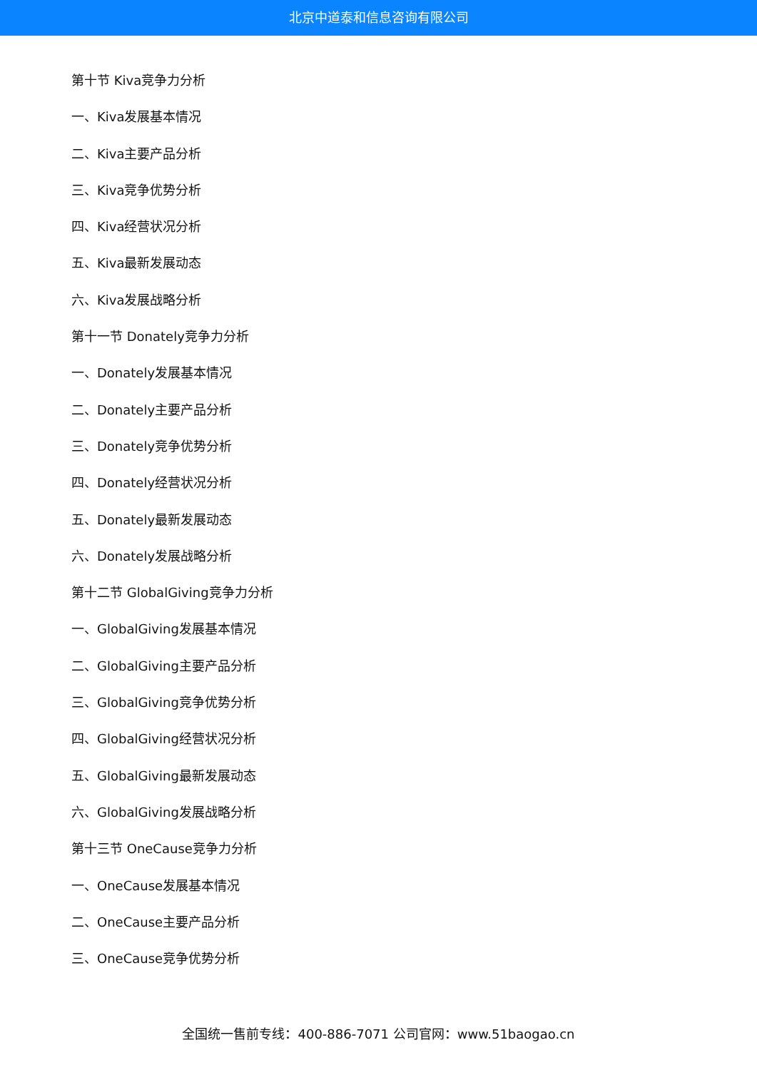北京中道泰和信息咨询有限公司
第十节 Kiva竞争力分析
一、Kiva发展基本情况
二、Kiva主要产品分析
三、Kiva竞争优势分析
四、Kiva经营状况分析
五、Kiva最新发展动态
六、Kiva发展战略分析
第十一节 Donately竞争力分析
一、Donately发展基本情况
二、Donately主要产品分析
三、Donately竞争优势分析
四、Donately经营状况分析
五、Donately最新发展动态
六、Donately发展战略分析
第十二节 GlobalGiving竞争力分析
一、GlobalGiving发展基本情况
二、GlobalGiving主要产品分析
三、GlobalGiving竞争优势分析
四、GlobalGiving经营状况分析
五、GlobalGiving最新发展动态
六、GlobalGiving发展战略分析
第十三节 OneCause竞争力分析
一、OneCause发展基本情况
二、OneCause主要产品分析
三、OneCause竞争优势分析
全国统一售前专线：400-886-7071 公司官网：www.51baogao.cn